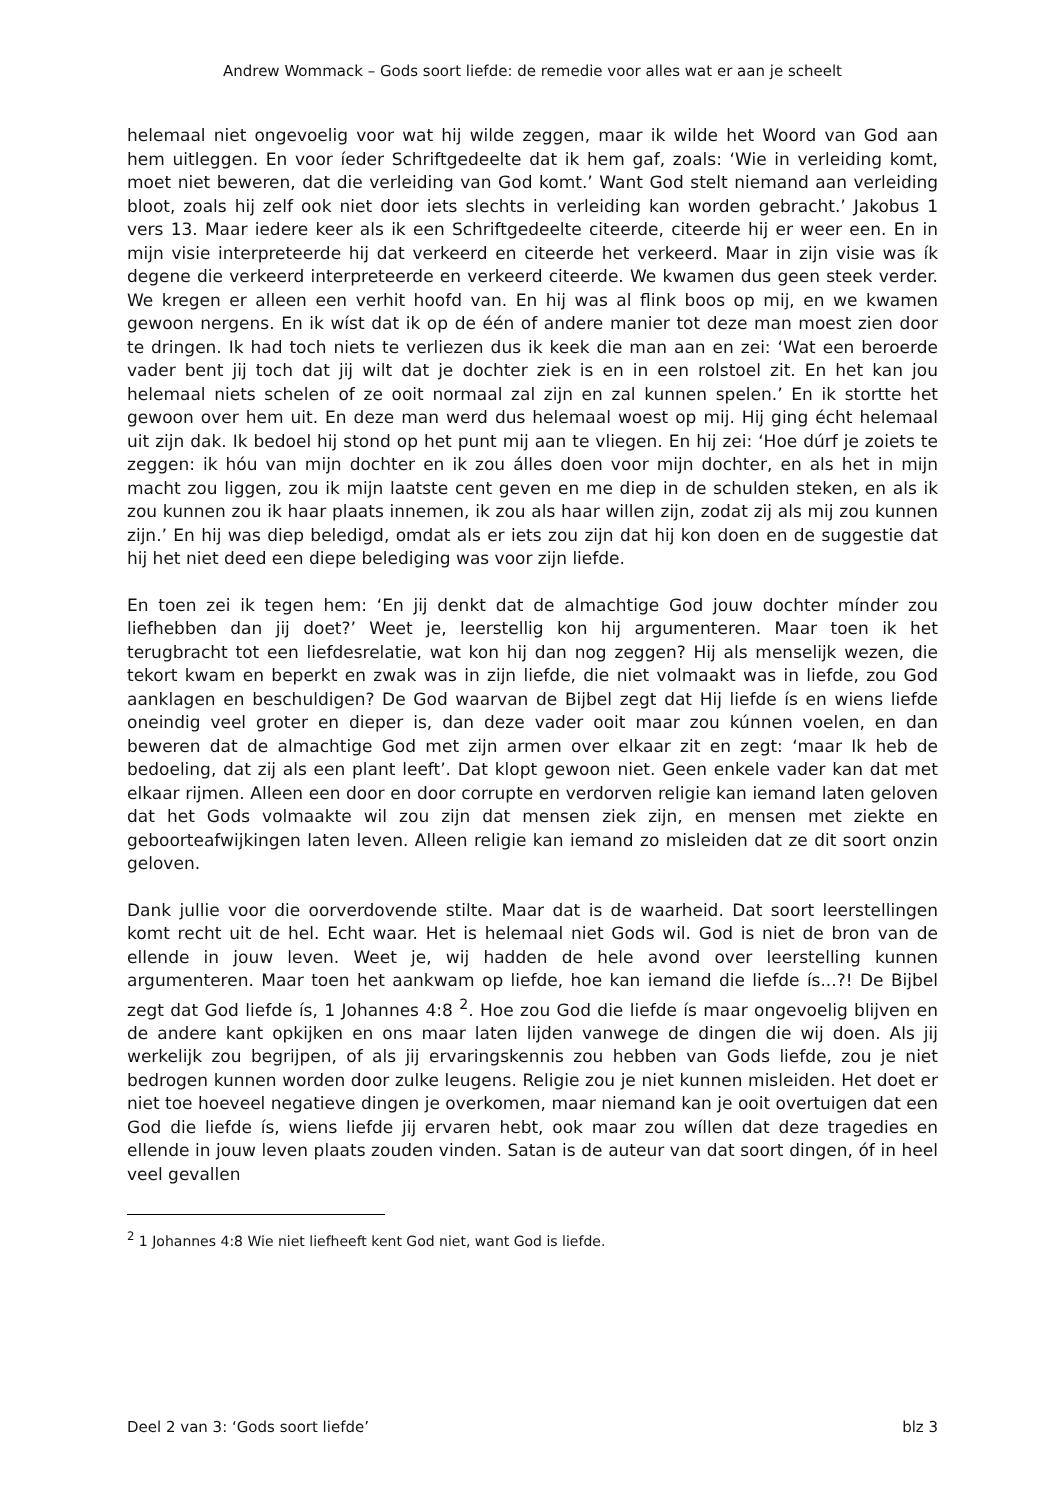Andrew Wommack – Gods soort liefde: de remedie voor alles wat er aan je scheelt
helemaal niet ongevoelig voor wat hij wilde zeggen, maar ik wilde het Woord van God aan hem uitleggen. En voor íeder Schriftgedeelte dat ik hem gaf, zoals: ‘Wie in verleiding komt, moet niet beweren, dat die verleiding van God komt.’ Want God stelt niemand aan verleiding bloot, zoals hij zelf ook niet door iets slechts in verleiding kan worden gebracht.’ Jakobus 1 vers 13. Maar iedere keer als ik een Schriftgedeelte citeerde, citeerde hij er weer een. En in mijn visie interpreteerde hij dat verkeerd en citeerde het verkeerd. Maar in zijn visie was ík degene die verkeerd interpreteerde en verkeerd citeerde. We kwamen dus geen steek verder. We kregen er alleen een verhit hoofd van. En hij was al flink boos op mij, en we kwamen gewoon nergens. En ik wíst dat ik op de één of andere manier tot deze man moest zien door te dringen. Ik had toch niets te verliezen dus ik keek die man aan en zei: ‘Wat een beroerde vader bent jij toch dat jij wilt dat je dochter ziek is en in een rolstoel zit. En het kan jou helemaal niets schelen of ze ooit normaal zal zijn en zal kunnen spelen.’ En ik stortte het gewoon over hem uit. En deze man werd dus helemaal woest op mij. Hij ging écht helemaal uit zijn dak. Ik bedoel hij stond op het punt mij aan te vliegen. En hij zei: ‘Hoe dúrf je zoiets te zeggen: ik hóu van mijn dochter en ik zou álles doen voor mijn dochter, en als het in mijn macht zou liggen, zou ik mijn laatste cent geven en me diep in de schulden steken, en als ik zou kunnen zou ik haar plaats innemen, ik zou als haar willen zijn, zodat zij als mij zou kunnen zijn.’ En hij was diep beledigd, omdat als er iets zou zijn dat hij kon doen en de suggestie dat hij het niet deed een diepe belediging was voor zijn liefde.
En toen zei ik tegen hem: ‘En jij denkt dat de almachtige God jouw dochter mínder zou liefhebben dan jij doet?’ Weet je, leerstellig kon hij argumenteren. Maar toen ik het terugbracht tot een liefdesrelatie, wat kon hij dan nog zeggen? Hij als menselijk wezen, die tekort kwam en beperkt en zwak was in zijn liefde, die niet volmaakt was in liefde, zou God aanklagen en beschuldigen? De God waarvan de Bijbel zegt dat Hij liefde ís en wiens liefde oneindig veel groter en dieper is, dan deze vader ooit maar zou kúnnen voelen, en dan beweren dat de almachtige God met zijn armen over elkaar zit en zegt: ‘maar Ik heb de bedoeling, dat zij als een plant leeft’. Dat klopt gewoon niet. Geen enkele vader kan dat met elkaar rijmen. Alleen een door en door corrupte en verdorven religie kan iemand laten geloven dat het Gods volmaakte wil zou zijn dat mensen ziek zijn, en mensen met ziekte en geboorteafwijkingen laten leven. Alleen religie kan iemand zo misleiden dat ze dit soort onzin geloven.
Dank jullie voor die oorverdovende stilte. Maar dat is de waarheid. Dat soort leerstellingen komt recht uit de hel. Echt waar. Het is helemaal niet Gods wil. God is niet de bron van de ellende in jouw leven. Weet je, wij hadden de hele avond over leerstelling kunnen argumenteren. Maar toen het aankwam op liefde, hoe kan iemand die liefde ís...?! De Bijbel zegt dat God liefde ís, 1 Johannes 4:8 <sup>2</sup>. Hoe zou God die liefde ís maar ongevoelig blijven en de andere kant opkijken en ons maar laten lijden vanwege de dingen die wij doen. Als jij werkelijk zou begrijpen, of als jij ervaringskennis zou hebben van Gods liefde, zou je niet bedrogen kunnen worden door zulke leugens. Religie zou je niet kunnen misleiden. Het doet er niet toe hoeveel negatieve dingen je overkomen, maar niemand kan je ooit overtuigen dat een God die liefde ís, wiens liefde jij ervaren hebt, ook maar zou wíllen dat deze tragedies en ellende in jouw leven plaats zouden vinden. Satan is de auteur van dat soort dingen, óf in heel veel gevallen
<sup>2</sup> 1 Johannes 4:8 Wie niet liefheeft kent God niet, want God is liefde.
Deel 2 van 3: ‘Gods soort liefde’ blz 3